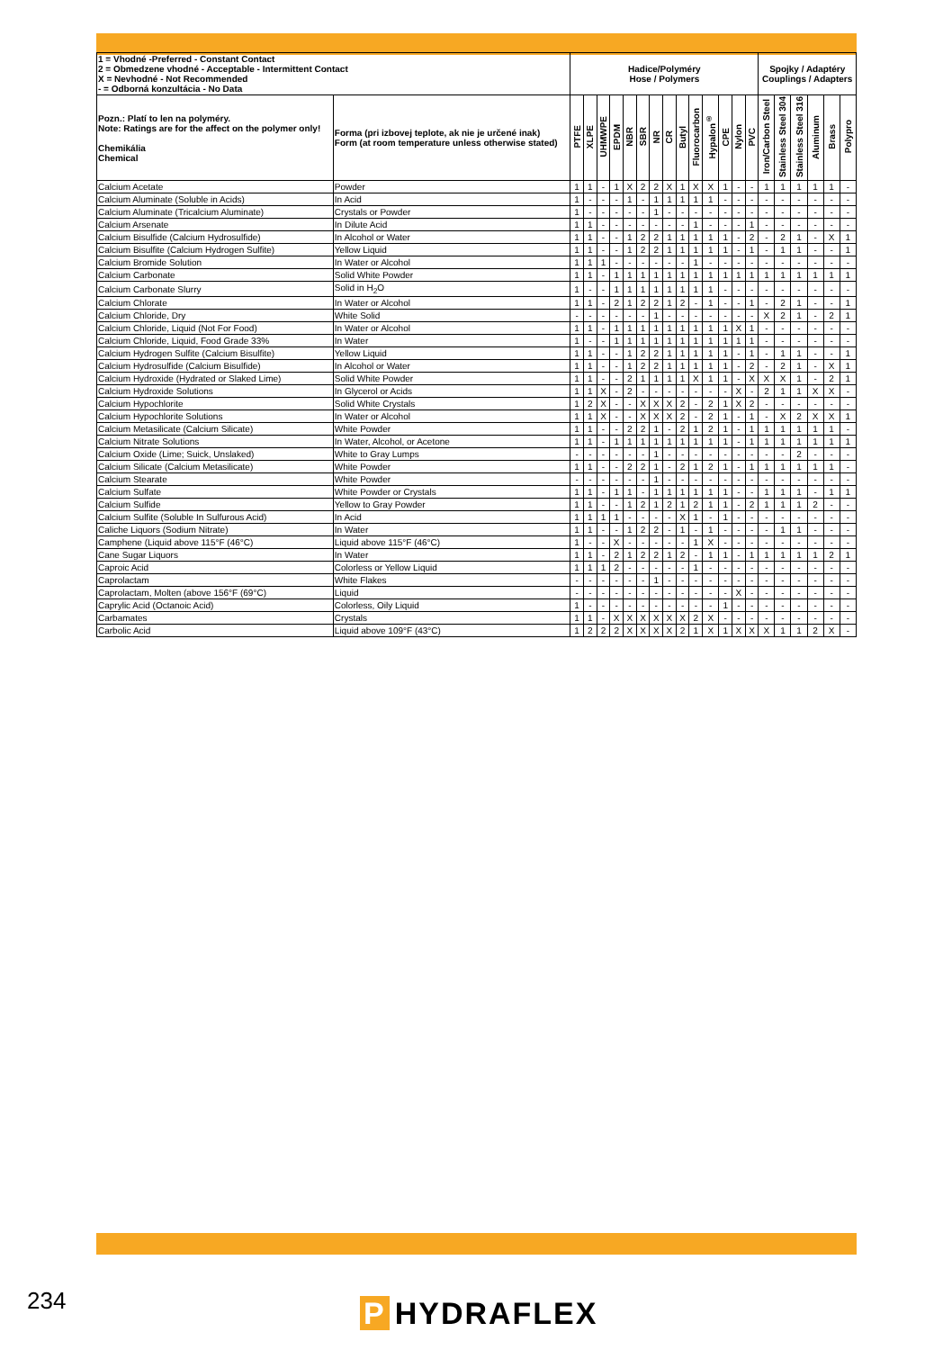| 1 = Vhodné -Preferred - Constant Contact 2 = Obmedzene vhodné - Acceptable - Intermittent Contact X = Nevhodné - Not Recommended - = Odborná konzultácia - No Data | | Hadice/Polyméry Hose / Polymers | | | | | | | | | | | | | | Spojky / Adaptéry Couplings / Adapters | | | | | |
| --- | --- | --- | --- | --- | --- | --- | --- | --- | --- | --- | --- | --- | --- | --- | --- | --- | --- | --- | --- | --- | --- |
| Pozn.: Platí to len na polyméry. Note: Ratings are for the affect on the polymer only! Chemikália Chemical | Forma (pri izbovej teplote, ak nie je určené inak) Form (at room temperature unless otherwise stated) | PTFE | XLPE | UHMWPE | EPDM | NBR | SBR | NR | CR | Butyl | Fluorocarbon | Hypalon<sup>®</sup> | CPE | Nylon | PVC | Iron/Carbon Steel | Stainless Steel 304 | Stainless Steel 316 | Aluminum | Brass | Polypro |
| Calcium Acetate | Powder | 1 | 1 | - | 1 | X | 2 | 2 | X | 1 | X | X | 1 | - | - | 1 | 1 | 1 | 1 | 1 | - |
| Calcium Aluminate (Soluble in Acids) | In Acid | 1 | - | - | - | 1 | - | 1 | 1 | 1 | 1 | 1 | - | - | - | - | - | - | - | - | - |
| Calcium Aluminate (Tricalcium Aluminate) | Crystals or Powder | 1 | - | - | - | - | - | 1 | - | - | - | - | - | - | - | - | - | - | - | - | - |
| Calcium Arsenate | In Dilute Acid | 1 | 1 | - | - | - | - | - | - | - | 1 | - | - | - | 1 | - | - | - | - | - | - |
| Calcium Bisulfide (Calcium Hydrosulfide) | In Alcohol or Water | 1 | 1 | - | - | 1 | 2 | 2 | 1 | 1 | 1 | 1 | 1 | - | 2 | - | 2 | 1 | - | X | 1 |
| Calcium Bisulfite (Calcium Hydrogen Sulfite) | Yellow Liquid | 1 | 1 | - | - | 1 | 2 | 2 | 1 | 1 | 1 | 1 | 1 | - | 1 | - | 1 | 1 | - | - | 1 |
| Calcium Bromide Solution | In Water or Alcohol | 1 | 1 | 1 | - | - | - | - | - | - | 1 | - | - | - | - | - | - | - | - | - | - |
| Calcium Carbonate | Solid White Powder | 1 | 1 | - | 1 | 1 | 1 | 1 | 1 | 1 | 1 | 1 | 1 | 1 | 1 | 1 | 1 | 1 | 1 | 1 | 1 |
| Calcium Carbonate Slurry | Solid in H<sub>2</sub>O | 1 | - | - | 1 | 1 | 1 | 1 | 1 | 1 | 1 | 1 | - | - | - | - | - | - | - | - | - |
| Calcium Chlorate | In Water or Alcohol | 1 | 1 | - | 2 | 1 | 2 | 2 | 1 | 2 | - | 1 | - | - | 1 | - | 2 | 1 | - | - | 1 |
| Calcium Chloride, Dry | White Solid | - | - | - | - | - | - | 1 | - | - | - | - | - | - | - | X | 2 | 1 | - | 2 | 1 |
| Calcium Chloride, Liquid (Not For Food) | In Water or Alcohol | 1 | 1 | - | 1 | 1 | 1 | 1 | 1 | 1 | 1 | 1 | 1 | X | 1 | - | - | - | - | - | - |
| Calcium Chloride, Liquid, Food Grade 33% | In Water | 1 | - | - | 1 | 1 | 1 | 1 | 1 | 1 | 1 | 1 | 1 | 1 | 1 | - | - | - | - | - | - |
| Calcium Hydrogen Sulfite (Calcium Bisulfite) | Yellow Liquid | 1 | 1 | - | - | 1 | 2 | 2 | 1 | 1 | 1 | 1 | 1 | - | 1 | - | 1 | 1 | - | - | 1 |
| Calcium Hydrosulfide (Calcium Bisulfide) | In Alcohol or Water | 1 | 1 | - | - | 1 | 2 | 2 | 1 | 1 | 1 | 1 | 1 | - | 2 | - | 2 | 1 | - | X | 1 |
| Calcium Hydroxide (Hydrated or Slaked Lime) | Solid White Powder | 1 | 1 | - | - | 2 | 1 | 1 | 1 | 1 | X | 1 | 1 | - | X | X | X | 1 | - | 2 | 1 |
| Calcium Hydroxide Solutions | In Glycerol or Acids | 1 | 1 | X | - | 2 | - | - | - | - | - | - | - | X | - | 2 | 1 | 1 | X | X | - |
| Calcium Hypochlorite | Solid White Crystals | 1 | 2 | X | - | - | X | X | X | 2 | - | 2 | 1 | X | 2 | - | - | - | - | - | - |
| Calcium Hypochlorite Solutions | In Water or Alcohol | 1 | 1 | X | - | - | X | X | X | 2 | - | 2 | 1 | - | 1 | - | X | 2 | X | X | 1 |
| Calcium Metasilicate (Calcium Silicate) | White Powder | 1 | 1 | - | - | 2 | 2 | 1 | - | 2 | 1 | 2 | 1 | - | 1 | 1 | 1 | 1 | 1 | 1 | - |
| Calcium Nitrate Solutions | In Water, Alcohol, or Acetone | 1 | 1 | - | 1 | 1 | 1 | 1 | 1 | 1 | 1 | 1 | 1 | - | 1 | 1 | 1 | 1 | 1 | 1 | 1 |
| Calcium Oxide (Lime; Suick, Unslaked) | White to Gray Lumps | - | - | - | - | - | - | 1 | - | - | - | - | - | - | - | - | - | 2 | - | - | - |
| Calcium Silicate (Calcium Metasilicate) | White Powder | 1 | 1 | - | - | 2 | 2 | 1 | - | 2 | 1 | 2 | 1 | - | 1 | 1 | 1 | 1 | 1 | 1 | - |
| Calcium Stearate | White Powder | - | - | - | - | - | - | 1 | - | - | - | - | - | - | - | - | - | - | - | - | - |
| Calcium Sulfate | White Powder or Crystals | 1 | 1 | - | 1 | 1 | - | 1 | 1 | 1 | 1 | 1 | 1 | - | - | 1 | 1 | 1 | - | 1 | 1 |
| Calcium Sulfide | Yellow to Gray Powder | 1 | 1 | - | - | 1 | 2 | 1 | 2 | 1 | 2 | 1 | 1 | - | 2 | 1 | 1 | 1 | 2 | - | - |
| Calcium Sulfite (Soluble In Sulfurous Acid) | In Acid | 1 | 1 | 1 | 1 | - | - | - | - | X | 1 | - | 1 | - | - | - | - | - | - | - | - |
| Caliche Liquors (Sodium Nitrate) | In Water | 1 | 1 | - | - | 1 | 2 | 2 | - | 1 | - | 1 | - | - | - | - | 1 | 1 | - | - | - |
| Camphene (Liquid above 115°F (46°C) | Liquid above 115°F (46°C) | 1 | - | - | X | - | - | - | - | - | 1 | X | - | - | - | - | - | - | - | - | - |
| Cane Sugar Liquors | In Water | 1 | 1 | - | 2 | 1 | 2 | 2 | 1 | 2 | - | 1 | 1 | - | 1 | 1 | 1 | 1 | 1 | 2 | 1 |
| Caproic Acid | Colorless or Yellow Liquid | 1 | 1 | 1 | 2 | - | - | - | - | - | 1 | - | - | - | - | - | - | - | - | - | - |
| Caprolactam | White Flakes | - | - | - | - | - | - | 1 | - | - | - | - | - | - | - | - | - | - | - | - | - |
| Caprolactam, Molten (above 156°F (69°C) | Liquid | - | - | - | - | - | - | - | - | - | - | - | - | X | - | - | - | - | - | - | - |
| Caprylic Acid (Octanoic Acid) | Colorless, Oily Liquid | 1 | - | - | - | - | - | - | - | - | - | - | 1 | - | - | - | - | - | - | - | - |
| Carbamates | Crystals | 1 | 1 | - | X | X | X | X | X | X | 2 | X | - | - | - | - | - | - | - | - | - |
| Carbolic Acid | Liquid above 109°F (43°C) | 1 | 2 | 2 | 2 | X | X | X | X | 2 | 1 | X | 1 | X | X | X | 1 | 1 | 2 | X | - |
234 P HYDRAFLEX